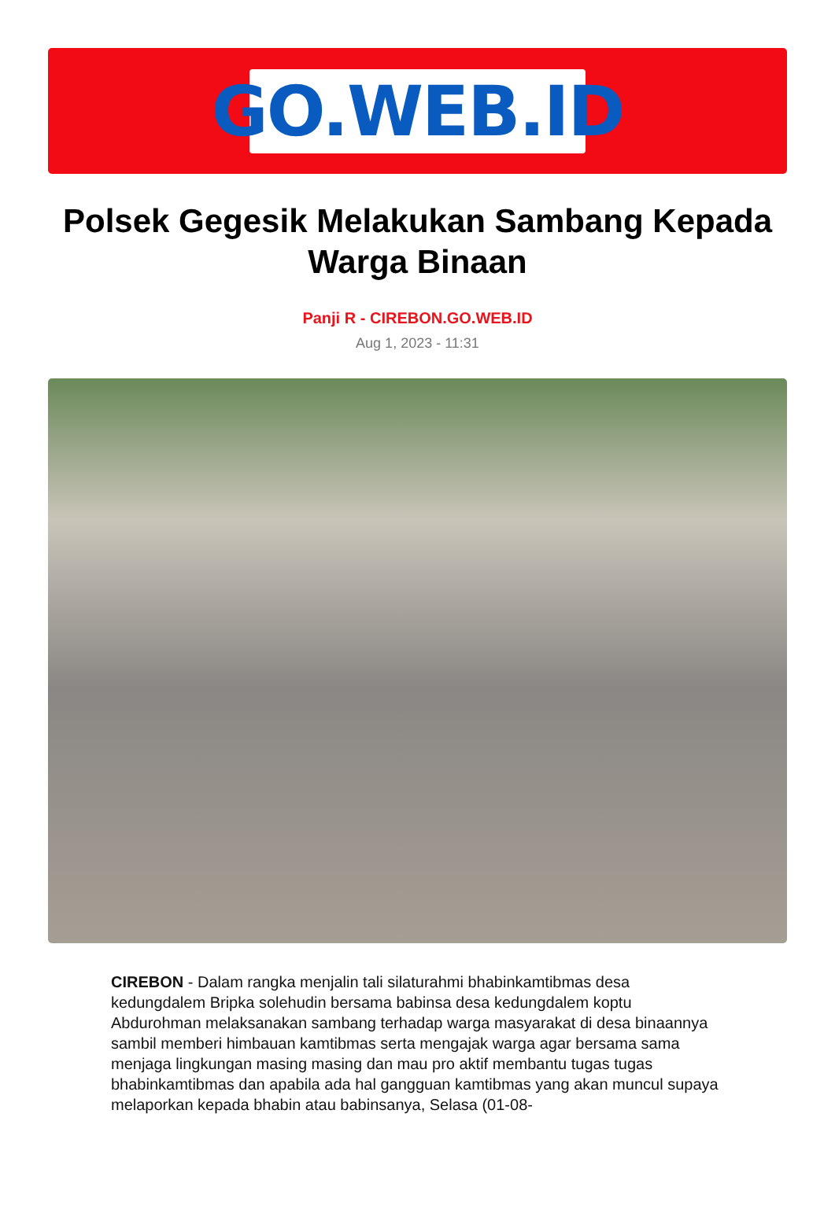GO.WEB.ID
Polsek Gegesik Melakukan Sambang Kepada Warga Binaan
Panji R - CIREBON.GO.WEB.ID
Aug 1, 2023 - 11:31
CIREBON - Dalam rangka menjalin tali silaturahmi bhabinkamtibmas desa kedungdalem Bripka solehudin bersama babinsa desa kedungdalem koptu Abdurohman melaksanakan sambang terhadap warga masyarakat di desa binaannya sambil memberi himbauan kamtibmas serta mengajak warga agar bersama sama menjaga lingkungan masing masing dan mau pro aktif membantu tugas tugas bhabinkamtibmas dan apabila ada hal gangguan kamtibmas yang akan muncul supaya melaporkan kepada bhabin atau babinsanya, Selasa (01-08-